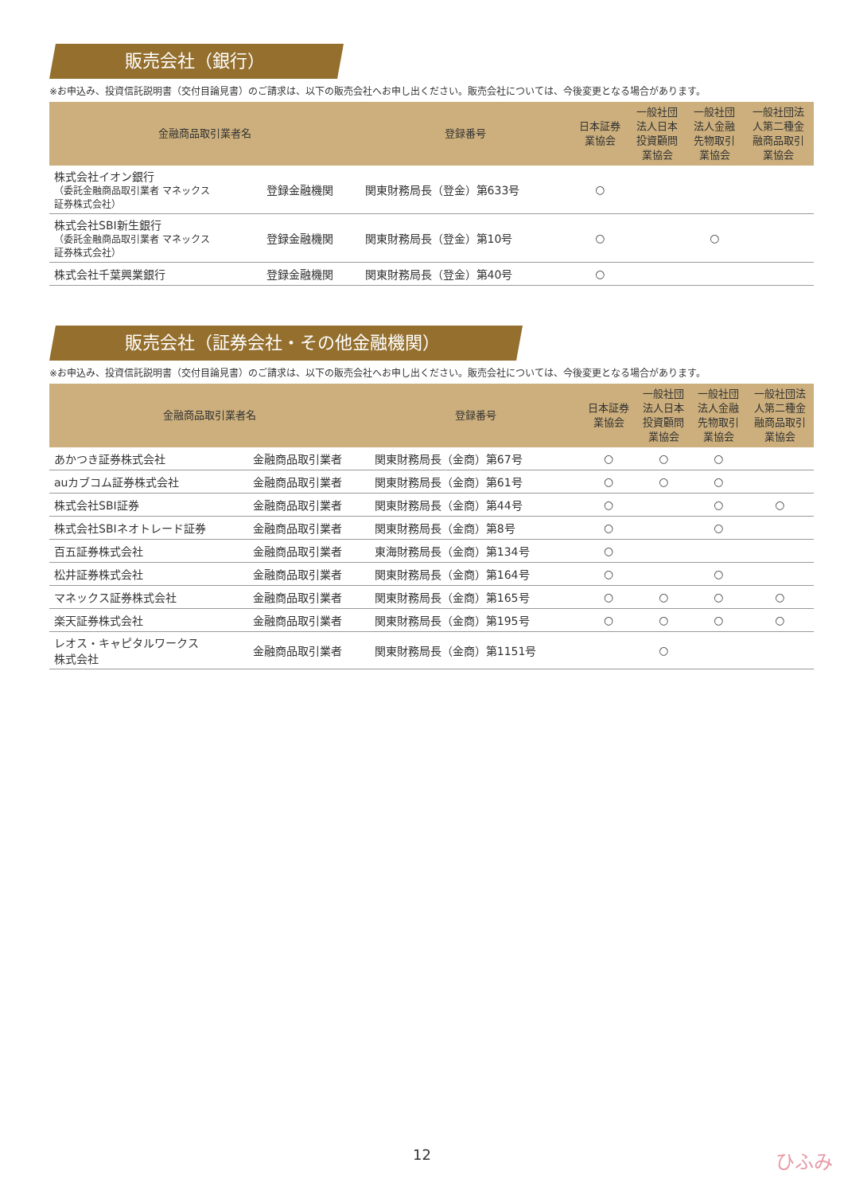販売会社（銀行）
※お申込み、投資信託説明書（交付目論見書）のご請求は、以下の販売会社へお申し出ください。販売会社については、今後変更となる場合があります。
| 金融商品取引業者名 | | 登録番号 | 日本証券 業協会 | 一般社団 法人日本 投資顧問 業協会 | 一般社団 法人金融 先物取引 業協会 | 一般社団法 人第二種金 融商品取引 業協会 |
| --- | --- | --- | --- | --- | --- | --- |
| 株式会社イオン銀行 （委託金融商品取引業者 マネックス 証券株式会社） | 登録金融機関 | 関東財務局長（登金）第633号 | ○ | | | |
| 株式会社SBI新生銀行 （委託金融商品取引業者 マネックス 証券株式会社） | 登録金融機関 | 関東財務局長（登金）第10号 | ○ | | ○ | |
| 株式会社千葉興業銀行 | 登録金融機関 | 関東財務局長（登金）第40号 | ○ | | | |
販売会社（証券会社・その他金融機関）
※お申込み、投資信託説明書（交付目論見書）のご請求は、以下の販売会社へお申し出ください。販売会社については、今後変更となる場合があります。
| 金融商品取引業者名 | | 登録番号 | 日本証券 業協会 | 一般社団 法人日本 投資顧問 業協会 | 一般社団 法人金融 先物取引 業協会 | 一般社団法 人第二種金 融商品取引 業協会 |
| --- | --- | --- | --- | --- | --- | --- |
| あかつき証券株式会社 | 金融商品取引業者 | 関東財務局長（金商）第67号 | ○ | ○ | ○ | |
| auカブコム証券株式会社 | 金融商品取引業者 | 関東財務局長（金商）第61号 | ○ | ○ | ○ | |
| 株式会社SBI証券 | 金融商品取引業者 | 関東財務局長（金商）第44号 | ○ | | ○ | ○ |
| 株式会社SBIネオトレード証券 | 金融商品取引業者 | 関東財務局長（金商）第8号 | ○ | | ○ | |
| 百五証券株式会社 | 金融商品取引業者 | 東海財務局長（金商）第134号 | ○ | | | |
| 松井証券株式会社 | 金融商品取引業者 | 関東財務局長（金商）第164号 | ○ | | ○ | |
| マネックス証券株式会社 | 金融商品取引業者 | 関東財務局長（金商）第165号 | ○ | ○ | ○ | ○ |
| 楽天証券株式会社 | 金融商品取引業者 | 関東財務局長（金商）第195号 | ○ | ○ | ○ | ○ |
| レオス・キャピタルワークス 株式会社 | 金融商品取引業者 | 関東財務局長（金商）第1151号 | | ○ | | |
12 ひふみ